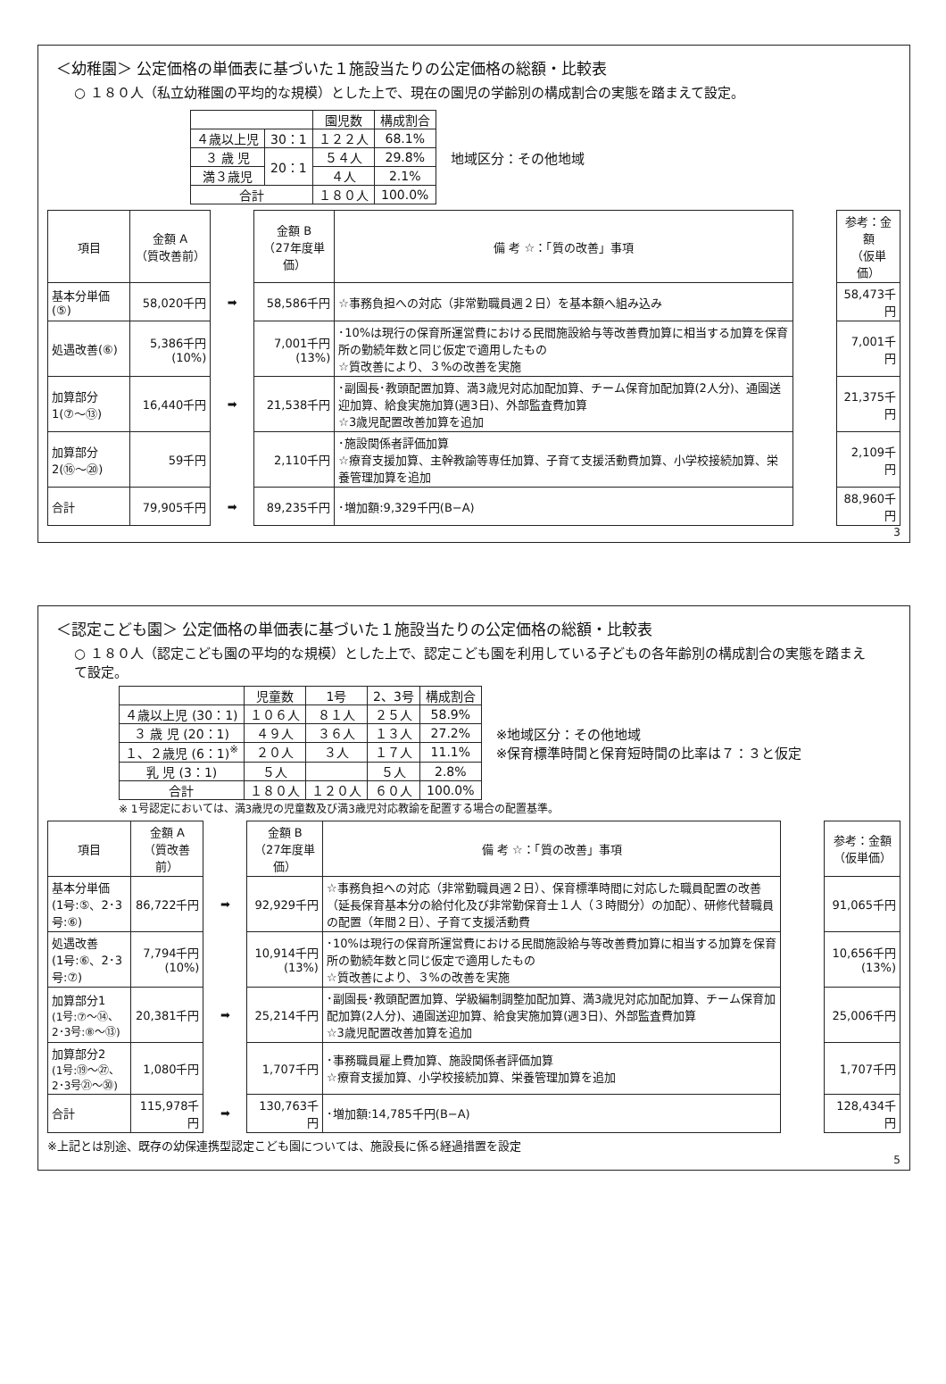＜幼稚園＞ 公定価格の単価表に基づいた１施設当たりの公定価格の総額・比較表
○ １８０人（私立幼稚園の平均的な規模）とした上で、現在の園児の学齢別の構成割合の実態を踏まえて設定。
| | | 園児数 | 構成割合 |
| --- | --- | --- | --- |
| ４歳以上児 | 30：1 | １２２人 | 68.1% |
| ３ 歳 児 | 20：1 | ５４人 | 29.8% |
| 満３歳児 | | ４人 | 2.1% |
| 合計 | | １８０人 | 100.0% |
地域区分：その他地域
| 項目 | 金額 A （質改善前） | | 金額 B （27年度単価） | 備 考 ☆：「質の改善」事項 | | 参考：金額 （仮単価） |
| 基本分単価(⑤) | 58,020千円 | ➡ | 58,586千円 | ☆事務負担への対応（非常勤職員週２日）を基本額へ組み込み | | 58,473千円 |
| 処遇改善(⑥) | 5,386千円(10%) | | 7,001千円(13%) | ･10%は現行の保育所運営費における民間施設給与等改善費加算に相当する加算を保育所の勤続年数と同じ仮定で適用したもの ☆質改善により、３%の改善を実施 | | 7,001千円 |
| 加算部分1(⑦〜⑬) | 16,440千円 | ➡ | 21,538千円 | ･副園長･教頭配置加算、満3歳児対応加配加算、チーム保育加配加算(2人分)、通園送迎加算、給食実施加算(週3日)、外部監査費加算 ☆3歳児配置改善加算を追加 | | 21,375千円 |
| 加算部分2(⑯〜⑳) | 59千円 | | 2,110千円 | ･施設関係者評価加算 ☆療育支援加算、主幹教諭等専任加算、子育て支援活動費加算、小学校接続加算、栄養管理加算を追加 | | 2,109千円 |
| 合計 | 79,905千円 | ➡ | 89,235千円 | ･増加額:9,329千円(B−A) | | 88,960千円 |
3
＜認定こども園＞ 公定価格の単価表に基づいた１施設当たりの公定価格の総額・比較表
○ １８０人（認定こども園の平均的な規模）とした上で、認定こども園を利用している子どもの各年齢別の構成割合の実態を踏まえて設定。
| | 児童数 | 1号 | 2、3号 | 構成割合 |
| --- | --- | --- | --- | --- |
| ４歳以上児 (30：1) | １０６人 | ８１人 | ２５人 | 58.9% |
| ３ 歳 児 (20：1) | ４９人 | ３６人 | １３人 | 27.2% |
| １、２歳児 (6：1)<sup>※</sup> | ２０人 | ３人 | １７人 | 11.1% |
| 乳 児 (3：1) | ５人 | | ５人 | 2.8% |
| 合計 | １８０人 | １２０人 | ６０人 | 100.0% |
※地域区分：その他地域
※保育標準時間と保育短時間の比率は７：３と仮定
※ 1号認定においては、満3歳児の児童数及び満3歳児対応教諭を配置する場合の配置基準。
| 項目 | 金額 A （質改善前） | | 金額 B （27年度単価） | 備 考 ☆：「質の改善」事項 | | 参考：金額 （仮単価） |
| 基本分単価 (1号:⑤、2･3号:⑥) | 86,722千円 | ➡ | 92,929千円 | ☆事務負担への対応（非常勤職員週２日）、保育標準時間に対応した職員配置の改善（延長保育基本分の給付化及び非常勤保育士１人（３時間分）の加配）、研修代替職員の配置（年間２日）、子育て支援活動費 | | 91,065千円 |
| 処遇改善 (1号:⑥、2･3号:⑦) | 7,794千円(10%) | | 10,914千円(13%) | ･10%は現行の保育所運営費における民間施設給与等改善費加算に相当する加算を保育所の勤続年数と同じ仮定で適用したもの ☆質改善により、３%の改善を実施 | | 10,656千円(13%) |
| 加算部分1 (1号:⑦〜⑭、2･3号:⑧〜⑬) | 20,381千円 | ➡ | 25,214千円 | ･副園長･教頭配置加算、学級編制調整加配加算、満3歳児対応加配加算、チーム保育加配加算(2人分)、通園送迎加算、給食実施加算(週3日)、外部監査費加算 ☆3歳児配置改善加算を追加 | | 25,006千円 |
| 加算部分2 (1号:⑲〜㉗、2･3号㉑〜㉚) | 1,080千円 | | 1,707千円 | ･事務職員雇上費加算、施設関係者評価加算 ☆療育支援加算、小学校接続加算、栄養管理加算を追加 | | 1,707千円 |
| 合計 | 115,978千円 | ➡ | 130,763千円 | ･増加額:14,785千円(B−A) | | 128,434千円 |
※上記とは別途、既存の幼保連携型認定こども園については、施設長に係る経過措置を設定
5